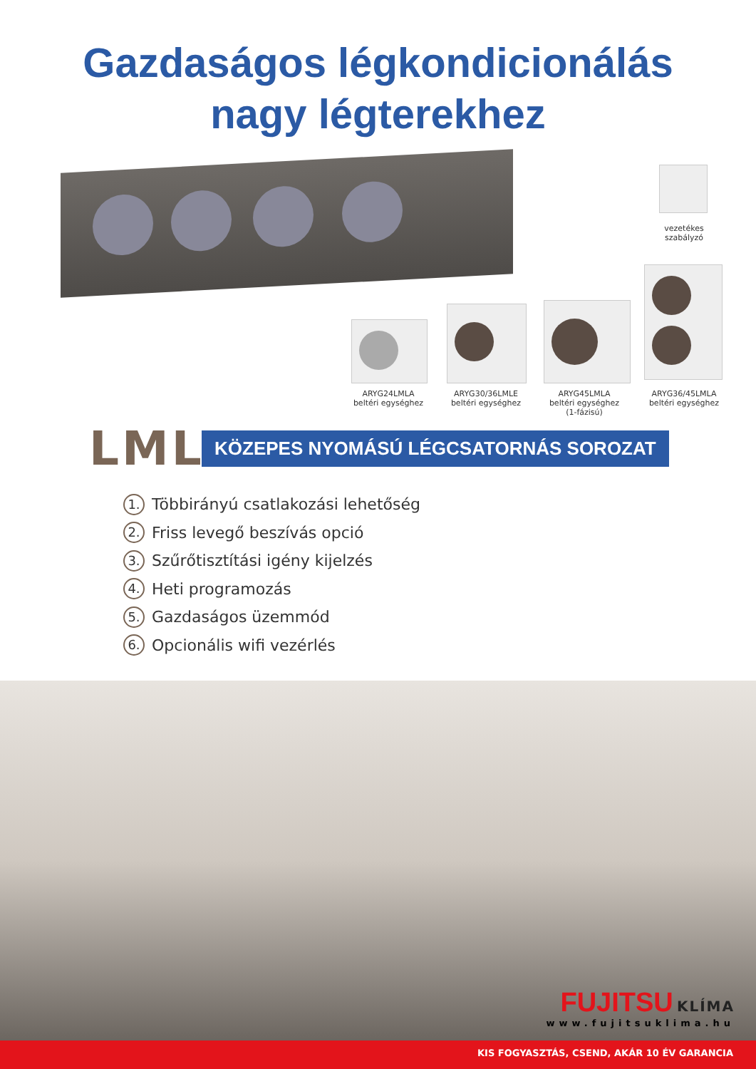Gazdaságos légkondicionálás
nagy légterekhez
vezetékes
szabályzó
ARYG24LMLA
beltéri egységhez
ARYG30/36LMLE
beltéri egységhez
ARYG45LMLA
beltéri egységhez
(1-fázisú)
ARYG36/45LMLA
beltéri egységhez
LML
KÖZEPES NYOMÁSÚ LÉGCSATORNÁS SOROZAT
1. Többirányú csatlakozási lehetőség
2. Friss levegő beszívás opció
3. Szűrőtisztítási igény kijelzés
4. Heti programozás
5. Gazdaságos üzemmód
6. Opcionális wifi vezérlés
FUJITSU KLÍMA
www.fujitsuklima.hu
KIS FOGYASZTÁS, CSEND, AKÁR 10 ÉV GARANCIA